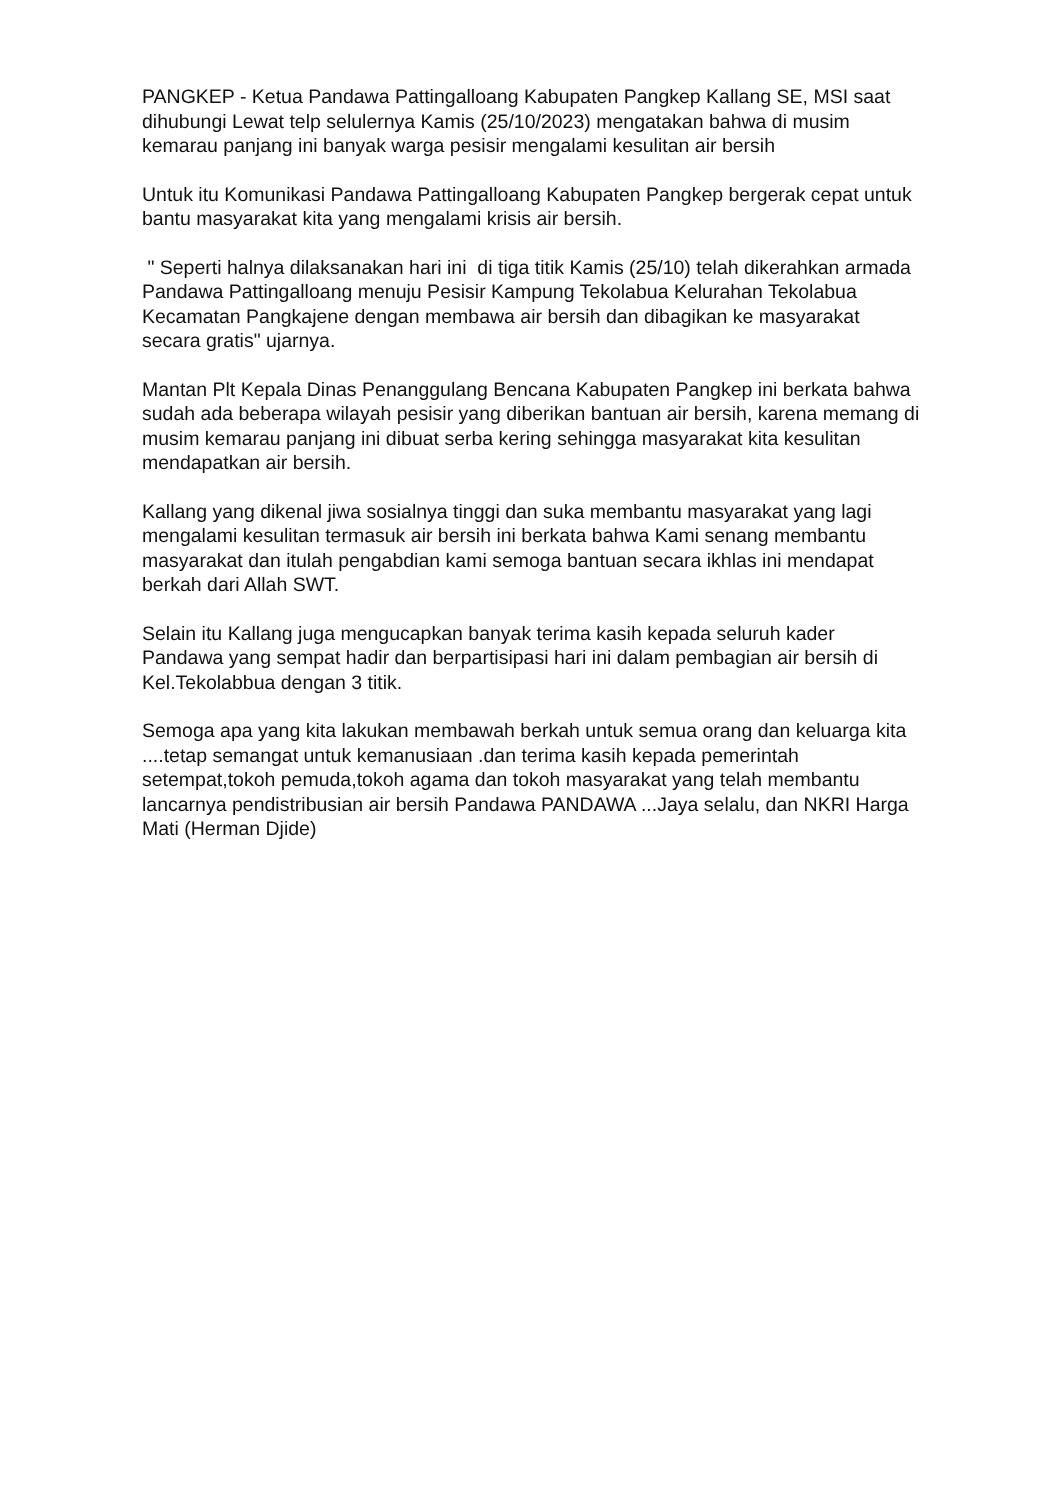PANGKEP - Ketua Pandawa Pattingalloang Kabupaten Pangkep Kallang SE, MSI saat dihubungi Lewat telp selulernya Kamis (25/10/2023) mengatakan bahwa di musim kemarau panjang ini banyak warga pesisir mengalami kesulitan air bersih
Untuk itu Komunikasi Pandawa Pattingalloang Kabupaten Pangkep bergerak cepat untuk bantu masyarakat kita yang mengalami krisis air bersih.
" Seperti halnya dilaksanakan hari ini di tiga titik Kamis (25/10) telah dikerahkan armada Pandawa Pattingalloang menuju Pesisir Kampung Tekolabua Kelurahan Tekolabua Kecamatan Pangkajene dengan membawa air bersih dan dibagikan ke masyarakat secara gratis" ujarnya.
Mantan Plt Kepala Dinas Penanggulang Bencana Kabupaten Pangkep ini berkata bahwa sudah ada beberapa wilayah pesisir yang diberikan bantuan air bersih, karena memang di musim kemarau panjang ini dibuat serba kering sehingga masyarakat kita kesulitan mendapatkan air bersih.
Kallang yang dikenal jiwa sosialnya tinggi dan suka membantu masyarakat yang lagi mengalami kesulitan termasuk air bersih ini berkata bahwa Kami senang membantu masyarakat dan itulah pengabdian kami semoga bantuan secara ikhlas ini mendapat berkah dari Allah SWT.
Selain itu Kallang juga mengucapkan banyak terima kasih kepada seluruh kader Pandawa yang sempat hadir dan berpartisipasi hari ini dalam pembagian air bersih di Kel.Tekolabbua dengan 3 titik.
Semoga apa yang kita lakukan membawah berkah untuk semua orang dan keluarga kita ....tetap semangat untuk kemanusiaan .dan terima kasih kepada pemerintah setempat,tokoh pemuda,tokoh agama dan tokoh masyarakat yang telah membantu lancarnya pendistribusian air bersih Pandawa PANDAWA ...Jaya selalu, dan NKRI Harga Mati (Herman Djide)